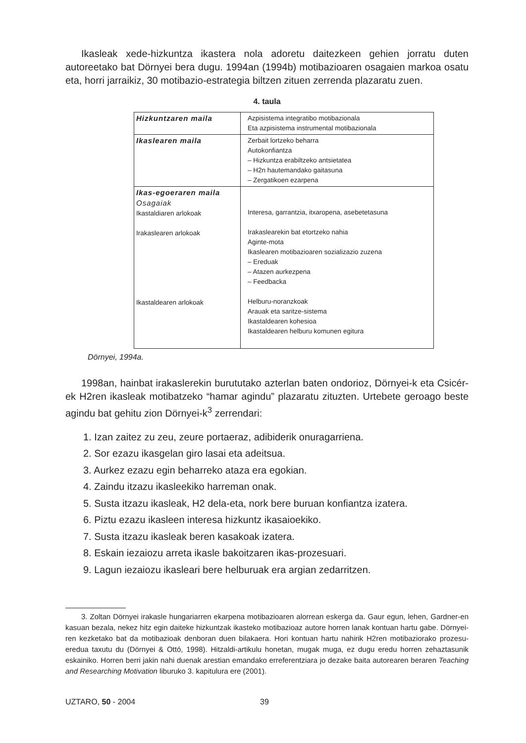Ikasleak xede-hizkuntza ikastera nola adoretu daitezkeen gehien jorratu duten autoreetako bat Dörnyei bera dugu. 1994an (1994b) motibazioaren osagaien markoa osatu eta, horri jarraikiz, 30 motibazio-estrategia biltzen zituen zerrenda plazaratu zuen.
4. taula
| Hizkuntzaren maila | Azpisistema integratibo motibazionala Eta azpisistema instrumental motibazionala |
| Ikaslearen maila | Zerbait lortzeko beharra Autokonfiantza – Hizkuntza erabiltzeko antsietatea – H2n hautemandako gaitasuna – Zergatikoen ezarpena |
| Ikas-egoeraren maila Osagaiak Ikastaldiaren arlokoak Irakaslearen arlokoak Ikastaldearen arlokoak | Interesa, garrantzia, itxaropena, asebetetasuna Irakaslearekin bat etortzeko nahia Aginte-mota Ikaslearen motibazioaren sozializazio zuzena – Ereduak – Atazen aurkezpena – Feedbacka Helburu-noranzkoak Arauak eta saritze-sistema Ikastaldearen kohesioa Ikastaldearen helburu komunen egitura |
Dörnyei, 1994a.
1998an, hainbat irakaslerekin burututako azterlan baten ondorioz, Dörnyei-k eta Csicér-ek H2ren ikasleak motibatzeko “hamar agindu” plazaratu zituzten. Urtebete geroago beste agindu bat gehitu zion Dörnyei-k<sup>3</sup> zerrendari:
1. Izan zaitez zu zeu, zeure portaeraz, adibiderik onuragarriena.
2. Sor ezazu ikasgelan giro lasai eta adeitsua.
3. Aurkez ezazu egin beharreko ataza era egokian.
4. Zaindu itzazu ikasleekiko harreman onak.
5. Susta itzazu ikasleak, H2 dela-eta, nork bere buruan konfiantza izatera.
6. Piztu ezazu ikasleen interesa hizkuntz ikasaioekiko.
7. Susta itzazu ikasleak beren kasakoak izatera.
8. Eskain iezaiozu arreta ikasle bakoitzaren ikas-prozesuari.
9. Lagun iezaiozu ikasleari bere helburuak era argian zedarritzen.
3. Zoltan Dörnyei irakasle hungariarren ekarpena motibazioaren alorrean eskerga da. Gaur egun, lehen, Gardner-en kasuan bezala, nekez hitz egin daiteke hizkuntzak ikasteko motibazioaz autore horren lanak kontuan hartu gabe. Dörnyei-ren kezketako bat da motibazioak denboran duen bilakaera. Hori kontuan hartu nahirik H2ren motibaziorako prozesu-eredua taxutu du (Dörnyei & Ottó, 1998). Hitzaldi-artikulu honetan, mugak muga, ez dugu eredu horren zehaztasunik eskainiko. Horren berri jakin nahi duenak arestian emandako erreferentziara jo dezake baita autorearen beraren Teaching and Researching Motivation liburuko 3. kapitulura ere (2001).
UZTARO, 50 - 2004 39